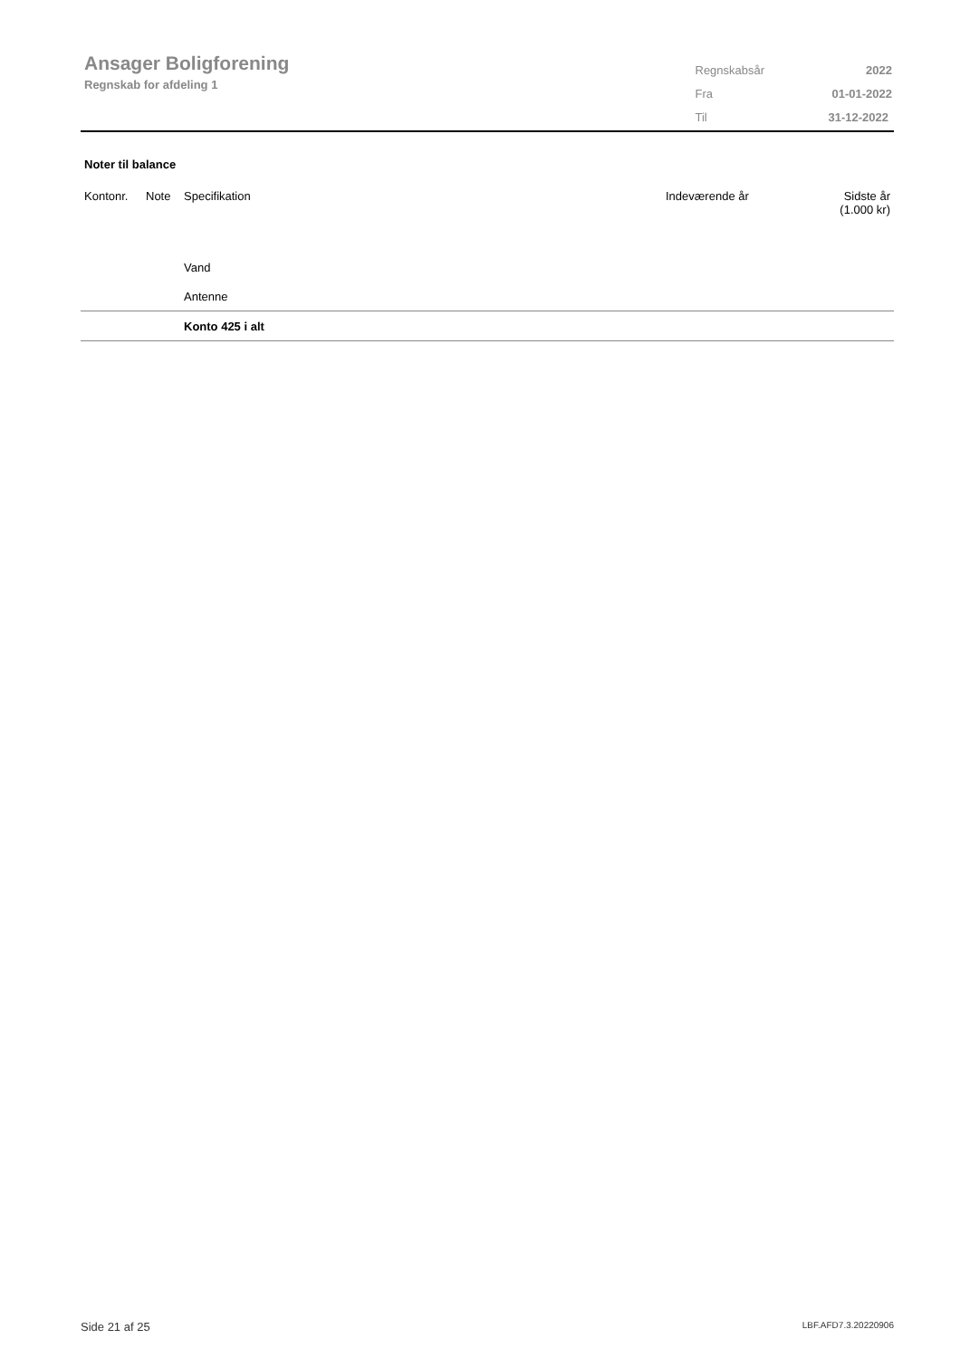Ansager Boligforening
Regnskab for afdeling 1
| Regnskabsår | 2022 |
| Fra | 01-01-2022 |
| Til | 31-12-2022 |
Noter til balance
| Kontonr. | Note | Specifikation | Indeværende år | Sidste år (1.000 kr) |
| --- | --- | --- | --- | --- |
| | | Vand | | |
| | | Antenne | | |
| | | Konto 425 i alt | | |
Side 21 af 25 LBF.AFD7.3.20220906